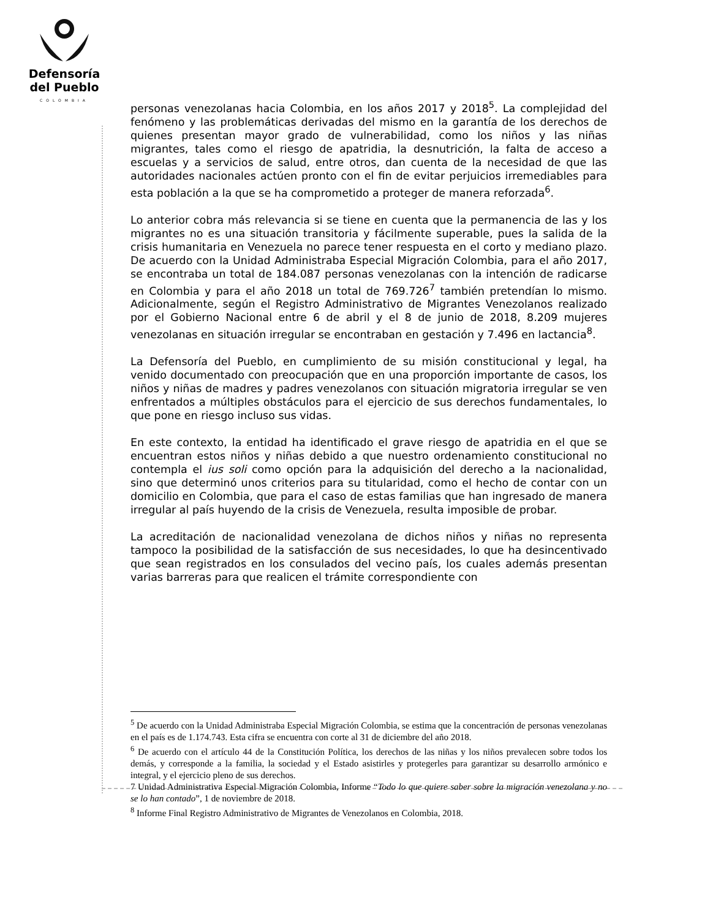Defensoría
del Pueblo
COLOMBIA
personas venezolanas hacia Colombia, en los años 2017 y 2018<sup>5</sup>. La complejidad del fenómeno y las problemáticas derivadas del mismo en la garantía de los derechos de quienes presentan mayor grado de vulnerabilidad, como los niños y las niñas migrantes, tales como el riesgo de apatridia, la desnutrición, la falta de acceso a escuelas y a servicios de salud, entre otros, dan cuenta de la necesidad de que las autoridades nacionales actúen pronto con el fin de evitar perjuicios irremediables para esta población a la que se ha comprometido a proteger de manera reforzada<sup>6</sup>.
Lo anterior cobra más relevancia si se tiene en cuenta que la permanencia de las y los migrantes no es una situación transitoria y fácilmente superable, pues la salida de la crisis humanitaria en Venezuela no parece tener respuesta en el corto y mediano plazo. De acuerdo con la Unidad Administraba Especial Migración Colombia, para el año 2017, se encontraba un total de 184.087 personas venezolanas con la intención de radicarse en Colombia y para el año 2018 un total de 769.726<sup>7</sup> también pretendían lo mismo. Adicionalmente, según el Registro Administrativo de Migrantes Venezolanos realizado por el Gobierno Nacional entre 6 de abril y el 8 de junio de 2018, 8.209 mujeres venezolanas en situación irregular se encontraban en gestación y 7.496 en lactancia<sup>8</sup>.
La Defensoría del Pueblo, en cumplimiento de su misión constitucional y legal, ha venido documentado con preocupación que en una proporción importante de casos, los niños y niñas de madres y padres venezolanos con situación migratoria irregular se ven enfrentados a múltiples obstáculos para el ejercicio de sus derechos fundamentales, lo que pone en riesgo incluso sus vidas.
En este contexto, la entidad ha identificado el grave riesgo de apatridia en el que se encuentran estos niños y niñas debido a que nuestro ordenamiento constitucional no contempla el ius soli como opción para la adquisición del derecho a la nacionalidad, sino que determinó unos criterios para su titularidad, como el hecho de contar con un domicilio en Colombia, que para el caso de estas familias que han ingresado de manera irregular al país huyendo de la crisis de Venezuela, resulta imposible de probar.
La acreditación de nacionalidad venezolana de dichos niños y niñas no representa tampoco la posibilidad de la satisfacción de sus necesidades, lo que ha desincentivado que sean registrados en los consulados del vecino país, los cuales además presentan varias barreras para que realicen el trámite correspondiente con
<sup>5</sup> De acuerdo con la Unidad Administraba Especial Migración Colombia, se estima que la concentración de personas venezolanas en el país es de 1.174.743. Esta cifra se encuentra con corte al 31 de diciembre del año 2018.
<sup>6</sup> De acuerdo con el artículo 44 de la Constitución Política, los derechos de las niñas y los niños prevalecen sobre todos los demás, y corresponde a la familia, la sociedad y el Estado asistirles y protegerles para garantizar su desarrollo armónico e integral, y el ejercicio pleno de sus derechos.
7 Unidad Administrativa Especial Migración Colombia, Informe “Todo lo que quiere saber sobre la migración venezolana y no se lo han contado”, 1 de noviembre de 2018.
<sup>8</sup> Informe Final Registro Administrativo de Migrantes de Venezolanos en Colombia, 2018.